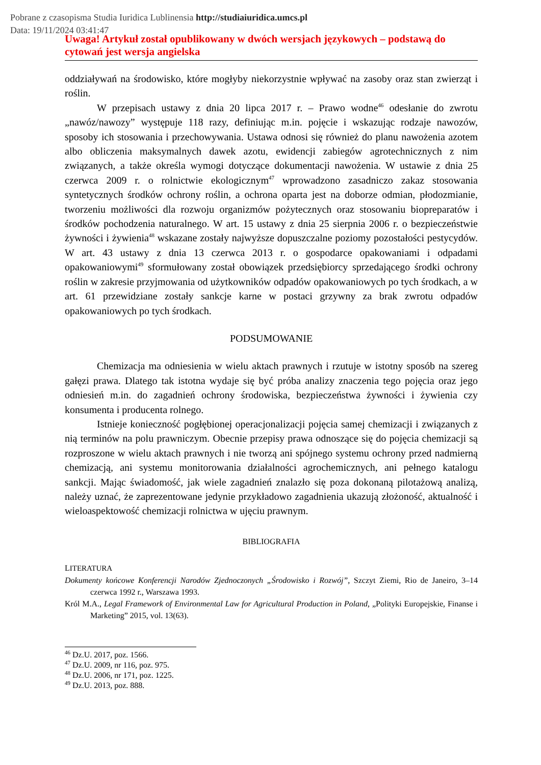Pobrane z czasopisma Studia Iuridica Lublinensia http://studiaiuridica.umcs.pl
Data: 19/11/2024 03:41:47
Uwaga! Artykuł został opublikowany w dwóch wersjach językowych – podstawą do cytowań jest wersja angielska
oddziaływań na środowisko, które mogłyby niekorzystnie wpływać na zasoby oraz stan zwierząt i roślin.
W przepisach ustawy z dnia 20 lipca 2017 r. – Prawo wodne<sup>46</sup> odesłanie do zwrotu „nawóz/nawozy” występuje 118 razy, definiując m.in. pojęcie i wskazując rodzaje nawozów, sposoby ich stosowania i przechowywania. Ustawa odnosi się również do planu nawożenia azotem albo obliczenia maksymalnych dawek azotu, ewidencji zabiegów agrotechnicznych z nim związanych, a także określa wymogi dotyczące dokumentacji nawożenia. W ustawie z dnia 25 czerwca 2009 r. o rolnictwie ekologicznym<sup>47</sup> wprowadzono zasadniczo zakaz stosowania syntetycznych środków ochrony roślin, a ochrona oparta jest na doborze odmian, płodozmianie, tworzeniu możliwości dla rozwoju organizmów pożytecznych oraz stosowaniu biopreparatów i środków pochodzenia naturalnego. W art. 15 ustawy z dnia 25 sierpnia 2006 r. o bezpieczeństwie żywności i żywienia<sup>48</sup> wskazane zostały najwyższe dopuszczalne poziomy pozostałości pestycydów. W art. 43 ustawy z dnia 13 czerwca 2013 r. o gospodarce opakowaniami i odpadami opakowaniowymi<sup>49</sup> sformułowany został obowiązek przedsiębiorcy sprzedającego środki ochrony roślin w zakresie przyjmowania od użytkowników odpadów opakowaniowych po tych środkach, a w art. 61 przewidziane zostały sankcje karne w postaci grzywny za brak zwrotu odpadów opakowaniowych po tych środkach.
PODSUMOWANIE
Chemizacja ma odniesienia w wielu aktach prawnych i rzutuje w istotny sposób na szereg gałęzi prawa. Dlatego tak istotna wydaje się być próba analizy znaczenia tego pojęcia oraz jego odniesień m.in. do zagadnień ochrony środowiska, bezpieczeństwa żywności i żywienia czy konsumenta i producenta rolnego.
Istnieje konieczność pogłębionej operacjonalizacji pojęcia samej chemizacji i związanych z nią terminów na polu prawniczym. Obecnie przepisy prawa odnoszące się do pojęcia chemizacji są rozproszone w wielu aktach prawnych i nie tworzą ani spójnego systemu ochrony przed nadmierną chemizacją, ani systemu monitorowania działalności agrochemicznych, ani pełnego katalogu sankcji. Mając świadomość, jak wiele zagadnień znalazło się poza dokonaną pilotażową analizą, należy uznać, że zaprezentowane jedynie przykładowo zagadnienia ukazują złożoność, aktualność i wieloaspektowość chemizacji rolnictwa w ujęciu prawnym.
BIBLIOGRAFIA
LITERATURA
Dokumenty końcowe Konferencji Narodów Zjednoczonych „Środowisko i Rozwój”, Szczyt Ziemi, Rio de Janeiro, 3–14 czerwca 1992 r., Warszawa 1993.
Król M.A., Legal Framework of Environmental Law for Agricultural Production in Poland, „Polityki Europejskie, Finanse i Marketing” 2015, vol. 13(63).
<sup>46</sup> Dz.U. 2017, poz. 1566.
<sup>47</sup> Dz.U. 2009, nr 116, poz. 975.
<sup>48</sup> Dz.U. 2006, nr 171, poz. 1225.
<sup>49</sup> Dz.U. 2013, poz. 888.